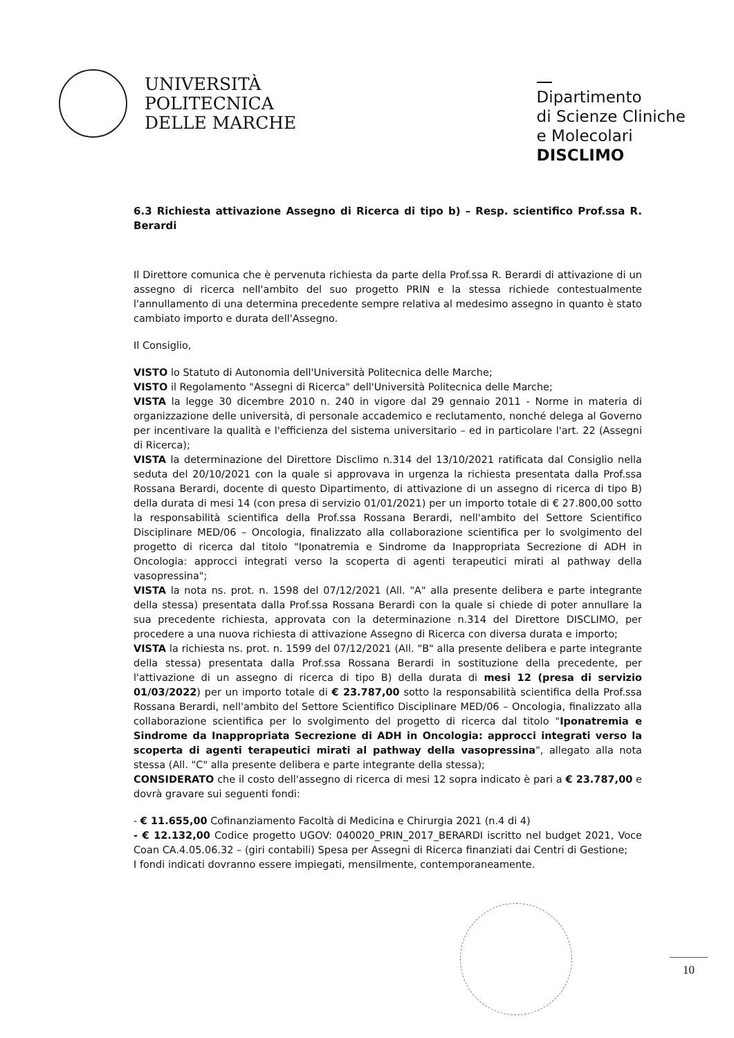UNIVERSITÀ
POLITECNICA
DELLE MARCHE
Dipartimento
di Scienze Cliniche
e Molecolari
DISCLIMO
6.3 Richiesta attivazione Assegno di Ricerca di tipo b) – Resp. scientifico Prof.ssa R. Berardi
Il Direttore comunica che è pervenuta richiesta da parte della Prof.ssa R. Berardi di attivazione di un assegno di ricerca nell'ambito del suo progetto PRIN e la stessa richiede contestualmente l'annullamento di una determina precedente sempre relativa al medesimo assegno in quanto è stato cambiato importo e durata dell'Assegno.
Il Consiglio,
VISTO lo Statuto di Autonomia dell'Università Politecnica delle Marche;
VISTO il Regolamento "Assegni di Ricerca" dell'Università Politecnica delle Marche;
VISTA la legge 30 dicembre 2010 n. 240 in vigore dal 29 gennaio 2011 - Norme in materia di organizzazione delle università, di personale accademico e reclutamento, nonché delega al Governo per incentivare la qualità e l'efficienza del sistema universitario – ed in particolare l'art. 22 (Assegni di Ricerca);
VISTA la determinazione del Direttore Disclimo n.314 del 13/10/2021 ratificata dal Consiglio nella seduta del 20/10/2021 con la quale si approvava in urgenza la richiesta presentata dalla Prof.ssa Rossana Berardi, docente di questo Dipartimento, di attivazione di un assegno di ricerca di tipo B) della durata di mesi 14 (con presa di servizio 01/01/2021) per un importo totale di € 27.800,00 sotto la responsabilità scientifica della Prof.ssa Rossana Berardi, nell'ambito del Settore Scientifico Disciplinare MED/06 – Oncologia, finalizzato alla collaborazione scientifica per lo svolgimento del progetto di ricerca dal titolo "Iponatremia e Sindrome da Inappropriata Secrezione di ADH in Oncologia: approcci integrati verso la scoperta di agenti terapeutici mirati al pathway della vasopressina";
VISTA la nota ns. prot. n. 1598 del 07/12/2021 (All. "A" alla presente delibera e parte integrante della stessa) presentata dalla Prof.ssa Rossana Berardi con la quale si chiede di poter annullare la sua precedente richiesta, approvata con la determinazione n.314 del Direttore DISCLIMO, per procedere a una nuova richiesta di attivazione Assegno di Ricerca con diversa durata e importo;
VISTA la richiesta ns. prot. n. 1599 del 07/12/2021 (All. "B" alla presente delibera e parte integrante della stessa) presentata dalla Prof.ssa Rossana Berardi in sostituzione della precedente, per l'attivazione di un assegno di ricerca di tipo B) della durata di mesi 12 (presa di servizio 01/03/2022) per un importo totale di € 23.787,00 sotto la responsabilità scientifica della Prof.ssa Rossana Berardi, nell'ambito del Settore Scientifico Disciplinare MED/06 – Oncologia, finalizzato alla collaborazione scientifica per lo svolgimento del progetto di ricerca dal titolo "Iponatremia e Sindrome da Inappropriata Secrezione di ADH in Oncologia: approcci integrati verso la scoperta di agenti terapeutici mirati al pathway della vasopressina", allegato alla nota stessa (All. "C" alla presente delibera e parte integrante della stessa);
CONSIDERATO che il costo dell'assegno di ricerca di mesi 12 sopra indicato è pari a € 23.787,00 e dovrà gravare sui seguenti fondi:
- € 11.655,00 Cofinanziamento Facoltà di Medicina e Chirurgia 2021 (n.4 di 4)
- € 12.132,00 Codice progetto UGOV: 040020_PRIN_2017_BERARDI iscritto nel budget 2021, Voce Coan CA.4.05.06.32 – (giri contabili) Spesa per Assegni di Ricerca finanziati dai Centri di Gestione;
I fondi indicati dovranno essere impiegati, mensilmente, contemporaneamente.
10